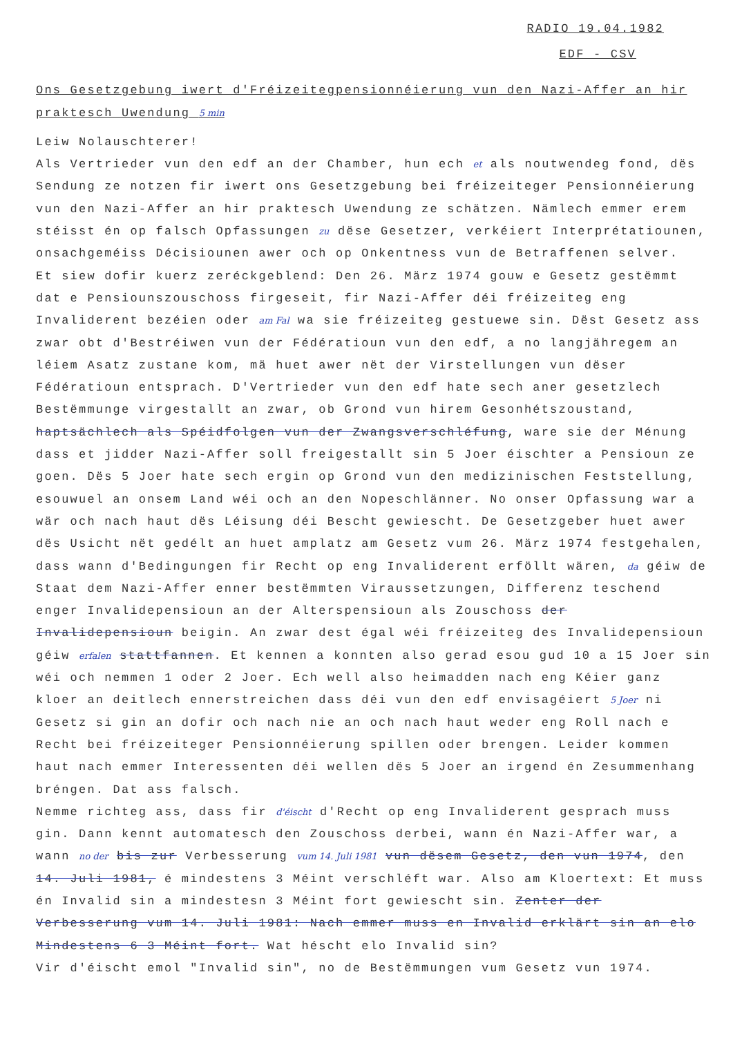RADIO 19.04.1982
EDF - CSV
Ons Gesetzgebung iwert d'Fréizeitegpensionnéierung vun den Nazi-Affer an hir praktesch Uwendung 5 min
Leiw Nolauschterer!
Als Vertrieder vun den edf an der Chamber, hun ech et als noutwendeg fond, dës Sendung ze notzen fir iwert ons Gesetzgebung bei fréizeiteger Pensionnéierung vun den Nazi-Affer an hir praktesch Uwendung ze schätzen. Nämlech emmer erem stéisst én op falsch Opfassungen zu dëse Gesetzer, verkéiert Interprétatiounen, onsachgeméiss Décisiounen awer och op Onkentness vun de Betraffenen selver.
Et siew dofir kuerz zeréckgeblend: Den 26. März 1974 gouw e Gesetz gestëmmt dat e Pensiounszouschoss firgeseit, fir Nazi-Affer déi fréizeiteg eng Invaliderent bezéien oder am Fal wa sie fréizeiteg gestuewe sin. Dëst Gesetz ass zwar obt d'Bestréiwen vun der Fédératioun vun den edf, a no langjähregem an léiem Asatz zustane kom, mä huet awer nët der Virstellungen vun dëser Fédératioun entsprach. D'Vertrieder vun den edf hate sech aner gesetzlech Bestëmmunge virgestallt an zwar, ob Grond vun hirem Gesonhétszoustand, haptsächlech als Spéidfolgen vun der Zwangsverschléfung, ware sie der Ménung dass et jidder Nazi-Affer soll freigestallt sin 5 Joer éischter a Pensioun ze goen. Dës 5 Joer hate sech ergin op Grond vun den medizinischen Feststellung, esouwuel an onsem Land wéi och an den Nopeschlänner. No onser Opfassung war a wär och nach haut dës Léisung déi Bescht gewiescht. De Gesetzgeber huet awer dës Usicht nët gedélt an huet amplatz am Gesetz vum 26. März 1974 festgehalen, dass wann d'Bedingungen fir Recht op eng Invaliderent erföllt wären, da géiw de Staat dem Nazi-Affer enner bestëmmten Viraussetzungen, Differenz teschend enger Invalidepensioun an der Alterspensioun als Zouschoss der Invalidepensioun beigin. An zwar dest égal wéi fréizeiteg des Invalidepensioun géiw erfalen stattfannen. Et kennen a konnten also gerad esou gud 10 a 15 Joer sin wéi och nemmen 1 oder 2 Joer. Ech well also heimadden nach eng Kéier ganz kloer an deitlech ennerstreichen dass déi vun den edf envisagéiert 5 Joer ni Gesetz si gin an dofir och nach nie an och nach haut weder eng Roll nach e Recht bei fréizeiteger Pensionnéierung spillen oder brengen. Leider kommen haut nach emmer Interessenten déi wellen dës 5 Joer an irgend én Zesummenhang bréngen. Dat ass falsch.
Nemme richteg ass, dass fir d'éischt d'Recht op eng Invaliderent gesprach muss gin. Dann kennt automatesch den Zouschoss derbei, wann én Nazi-Affer war, a wann no der bis zur Verbesserung vum 14. Juli 1981 vun dësem Gesetz, den vun 1974, den 14. Juli 1981, é mindestens 3 Méint verschléft war. Also am Kloertext: Et muss én Invalid sin a mindestesn 3 Méint fort gewiescht sin. Zenter der Verbesserung vum 14. Juli 1981: Nach emmer muss en Invalid erklärt sin an elo Mindestens 6 3 Méint fort. Wat héscht elo Invalid sin?
Vir d'éischt emol "Invalid sin", no de Bestëmmungen vum Gesetz vun 1974.